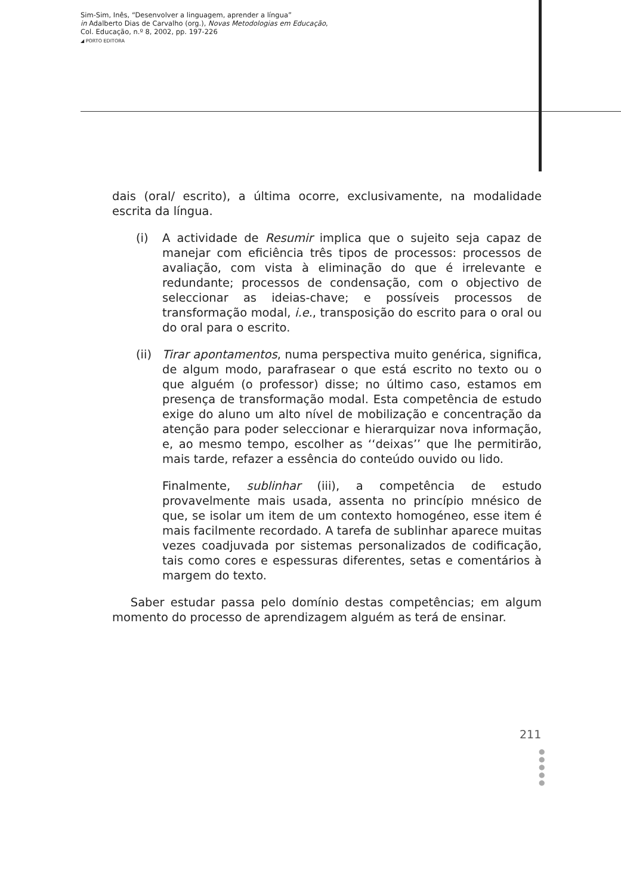Sim-Sim, Inês, “Desenvolver a linguagem, aprender a língua”
in Adalberto Dias de Carvalho (org.), Novas Metodologias em Educação,
Col. Educação, n.º 8, 2002, pp. 197-226
◢ PORTO EDITORA
dais (oral/ escrito), a última ocorre, exclusivamente, na modalidade escrita da língua.
(i) A actividade de Resumir implica que o sujeito seja capaz de manejar com eficiência três tipos de processos: processos de avaliação, com vista à eliminação do que é irrelevante e redundante; processos de condensação, com o objectivo de seleccionar as ideias-chave; e possíveis processos de transformação modal, i.e., transposição do escrito para o oral ou do oral para o escrito.
(ii) Tirar apontamentos, numa perspectiva muito genérica, significa, de algum modo, parafrasear o que está escrito no texto ou o que alguém (o professor) disse; no último caso, estamos em presença de transformação modal. Esta competência de estudo exige do aluno um alto nível de mobilização e concentração da atenção para poder seleccionar e hierarquizar nova informação, e, ao mesmo tempo, escolher as ‘‘deixas’’ que lhe permitirão, mais tarde, refazer a essência do conteúdo ouvido ou lido.
Finalmente, sublinhar (iii), a competência de estudo provavelmente mais usada, assenta no princípio mnésico de que, se isolar um item de um contexto homogéneo, esse item é mais facilmente recordado. A tarefa de sublinhar aparece muitas vezes coadjuvada por sistemas personalizados de codificação, tais como cores e espessuras diferentes, setas e comentários à margem do texto.
Saber estudar passa pelo domínio destas competências; em algum momento do processo de aprendizagem alguém as terá de ensinar.
211
●
●
●
●
●